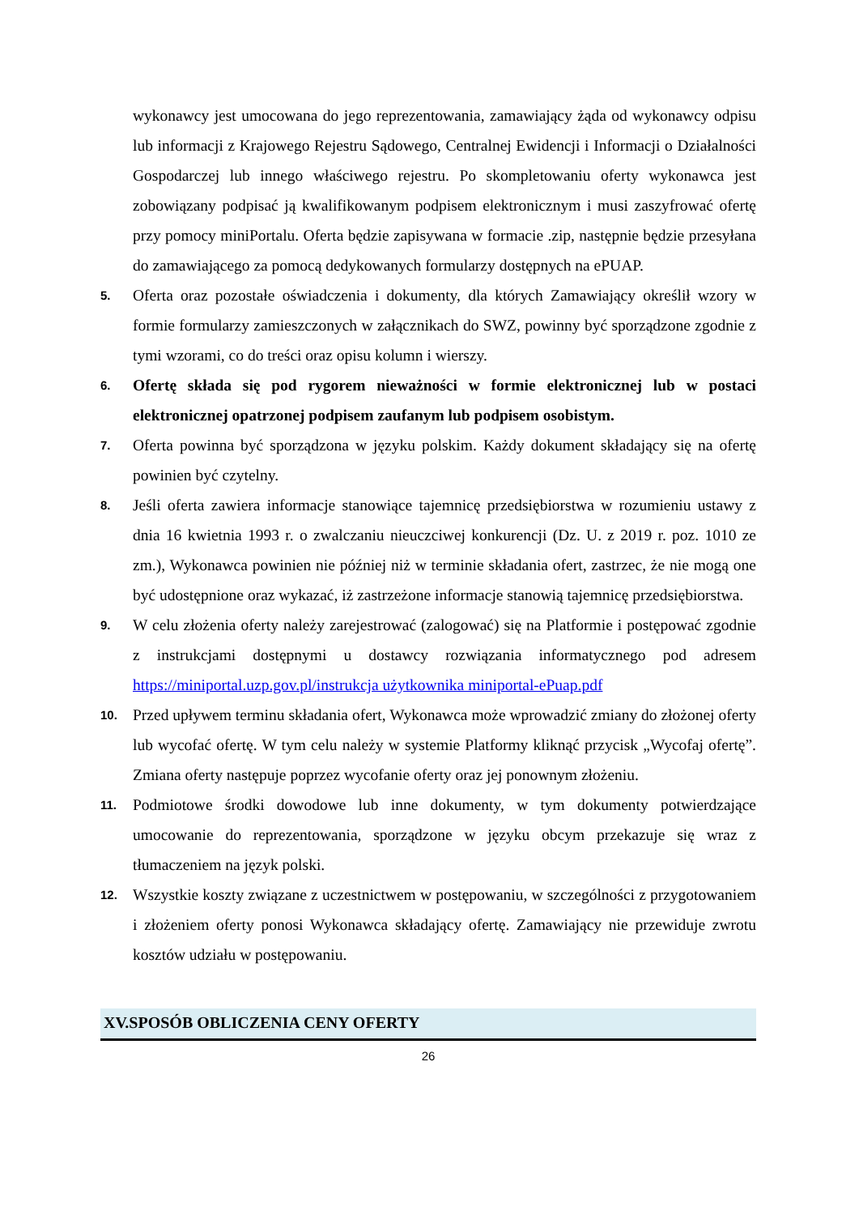wykonawcy jest umocowana do jego reprezentowania, zamawiający żąda od wykonawcy odpisu lub informacji z Krajowego Rejestru Sądowego, Centralnej Ewidencji i Informacji o Działalności Gospodarczej lub innego właściwego rejestru. Po skompletowaniu oferty wykonawca jest zobowiązany podpisać ją kwalifikowanym podpisem elektronicznym i musi zaszyfrować ofertę przy pomocy miniPortalu. Oferta będzie zapisywana w formacie .zip, następnie będzie przesyłana do zamawiającego za pomocą dedykowanych formularzy dostępnych na ePUAP.
5. Oferta oraz pozostałe oświadczenia i dokumenty, dla których Zamawiający określił wzory w formie formularzy zamieszczonych w załącznikach do SWZ, powinny być sporządzone zgodnie z tymi wzorami, co do treści oraz opisu kolumn i wierszy.
6. Ofertę składa się pod rygorem nieważności w formie elektronicznej lub w postaci elektronicznej opatrzonej podpisem zaufanym lub podpisem osobistym.
7. Oferta powinna być sporządzona w języku polskim. Każdy dokument składający się na ofertę powinien być czytelny.
8. Jeśli oferta zawiera informacje stanowiące tajemnicę przedsiębiorstwa w rozumieniu ustawy z dnia 16 kwietnia 1993 r. o zwalczaniu nieuczciwej konkurencji (Dz. U. z 2019 r. poz. 1010 ze zm.), Wykonawca powinien nie później niż w terminie składania ofert, zastrzec, że nie mogą one być udostępnione oraz wykazać, iż zastrzeżone informacje stanowią tajemnicę przedsiębiorstwa.
9. W celu złożenia oferty należy zarejestrować (zalogować) się na Platformie i postępować zgodnie z instrukcjami dostępnymi u dostawcy rozwiązania informatycznego pod adresem https://miniportal.uzp.gov.pl/instrukcja użytkownika miniportal-ePuap.pdf
10. Przed upływem terminu składania ofert, Wykonawca może wprowadzić zmiany do złożonej oferty lub wycofać ofertę. W tym celu należy w systemie Platformy kliknąć przycisk „Wycofaj ofertę”. Zmiana oferty następuje poprzez wycofanie oferty oraz jej ponownym złożeniu.
11. Podmiotowe środki dowodowe lub inne dokumenty, w tym dokumenty potwierdzające umocowanie do reprezentowania, sporządzone w języku obcym przekazuje się wraz z tłumaczeniem na język polski.
12. Wszystkie koszty związane z uczestnictwem w postępowaniu, w szczególności z przygotowaniem i złożeniem oferty ponosi Wykonawca składający ofertę. Zamawiający nie przewiduje zwrotu kosztów udziału w postępowaniu.
XV.SPOSÓB OBLICZENIA CENY OFERTY
26